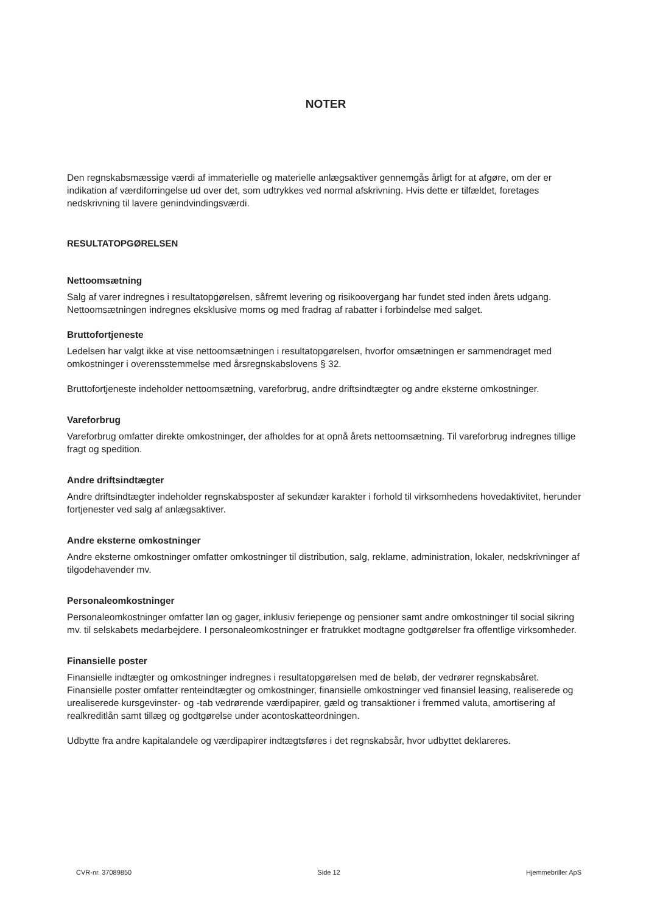NOTER
Den regnskabsmæssige værdi af immaterielle og materielle anlægsaktiver gennemgås årligt for at afgøre, om der er indikation af værdiforringelse ud over det, som udtrykkes ved normal afskrivning. Hvis dette er tilfældet, foretages nedskrivning til lavere genindvindingsværdi.
RESULTATOPGØRELSEN
Nettoomsætning
Salg af varer indregnes i resultatopgørelsen, såfremt levering og risikoovergang har fundet sted inden årets udgang. Nettoomsætningen indregnes eksklusive moms og med fradrag af rabatter i forbindelse med salget.
Bruttofortjeneste
Ledelsen har valgt ikke at vise nettoomsætningen i resultatopgørelsen, hvorfor omsætningen er sammendraget med omkostninger i overensstemmelse med årsregnskabslovens § 32.
Bruttofortjeneste indeholder nettoomsætning, vareforbrug, andre driftsindtægter og andre eksterne omkostninger.
Vareforbrug
Vareforbrug omfatter direkte omkostninger, der afholdes for at opnå årets nettoomsætning. Til vareforbrug indregnes tillige fragt og spedition.
Andre driftsindtægter
Andre driftsindtægter indeholder regnskabsposter af sekundær karakter i forhold til virksomhedens hovedaktivitet, herunder fortjenester ved salg af anlægsaktiver.
Andre eksterne omkostninger
Andre eksterne omkostninger omfatter omkostninger til distribution, salg, reklame, administration, lokaler, nedskrivninger af tilgodehavender mv.
Personaleomkostninger
Personaleomkostninger omfatter løn og gager, inklusiv feriepenge og pensioner samt andre omkostninger til social sikring mv. til selskabets medarbejdere. I personaleomkostninger er fratrukket modtagne godtgørelser fra offentlige virksomheder.
Finansielle poster
Finansielle indtægter og omkostninger indregnes i resultatopgørelsen med de beløb, der vedrører regnskabsåret. Finansielle poster omfatter renteindtægter og omkostninger, finansielle omkostninger ved finansiel leasing, realiserede og urealiserede kursgevinster- og -tab vedrørende værdipapirer, gæld og transaktioner i fremmed valuta, amortisering af realkreditlån samt tillæg og godtgørelse under acontoskatteordningen.
Udbytte fra andre kapitalandele og værdipapirer indtægtsføres i det regnskabsår, hvor udbyttet deklareres.
CVR-nr. 37089850 Side 12 Hjemmebriller ApS